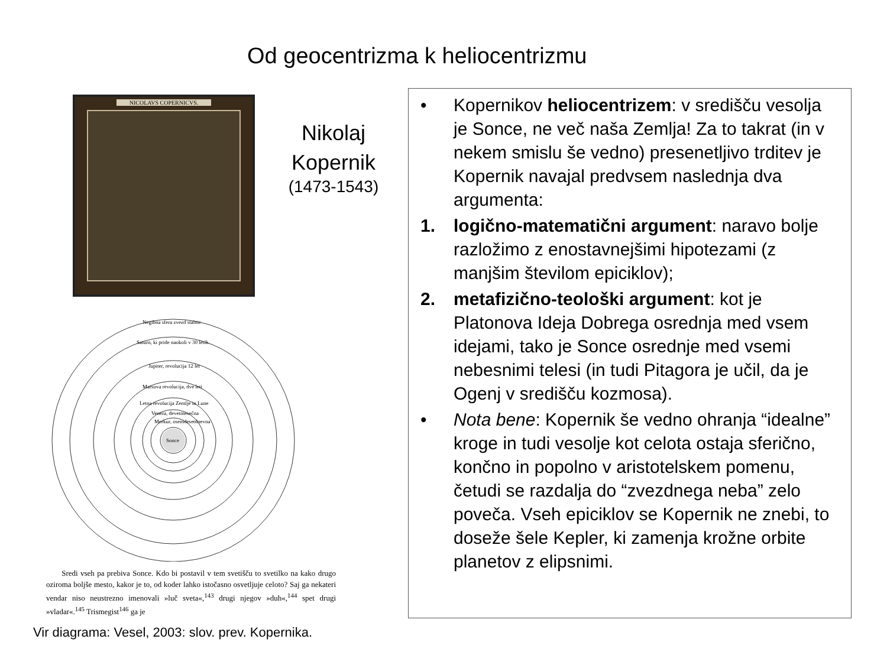Od geocentrizma k heliocentrizmu
NICOLAVS COPERNICVS.
Nikolaj Kopernik
(1473-1543)
Sonce
Negibna sfera zvezd stalnic
Saturn, ki pride naokoli v 30 letih
Jupiter, revolucija 12 let
Marsova revolucija, dve leti
Letna revolucija Zemlje in Lune
Venera, devetmesečna
Merkur, osemdesetdnevna
Sredi vseh pa prebiva Sonce. Kdo bi postavil v tem svetišču to svetilko na kako drugo oziroma boljše mesto, kakor je to, od koder lahko istočasno osvetljuje celoto? Saj ga nekateri vendar niso neustrezno imenovali »luč sveta«,<sup>143</sup> drugi njegov »duh«,<sup>144</sup> spet drugi »vladar«.<sup>145</sup> Trismegist<sup>146</sup> ga je
Vir diagrama: Vesel, 2003: slov. prev. Kopernika.
• Kopernikov heliocentrizem: v središču vesolja je Sonce, ne več naša Zemlja! Za to takrat (in v nekem smislu še vedno) presenetljivo trditev je Kopernik navajal predvsem naslednja dva argumenta:
1. logično-matematični argument: naravo bolje razložimo z enostavnejšimi hipotezami (z manjšim številom epiciklov);
2. metafizično-teološki argument: kot je Platonova Ideja Dobrega osrednja med vsem idejami, tako je Sonce osrednje med vsemi nebesnimi telesi (in tudi Pitagora je učil, da je Ogenj v središču kozmosa).
• Nota bene: Kopernik še vedno ohranja “idealne” kroge in tudi vesolje kot celota ostaja sferično, končno in popolno v aristotelskem pomenu, četudi se razdalja do “zvezdnega neba” zelo poveča. Vseh epiciklov se Kopernik ne znebi, to doseže šele Kepler, ki zamenja krožne orbite planetov z elipsnimi.